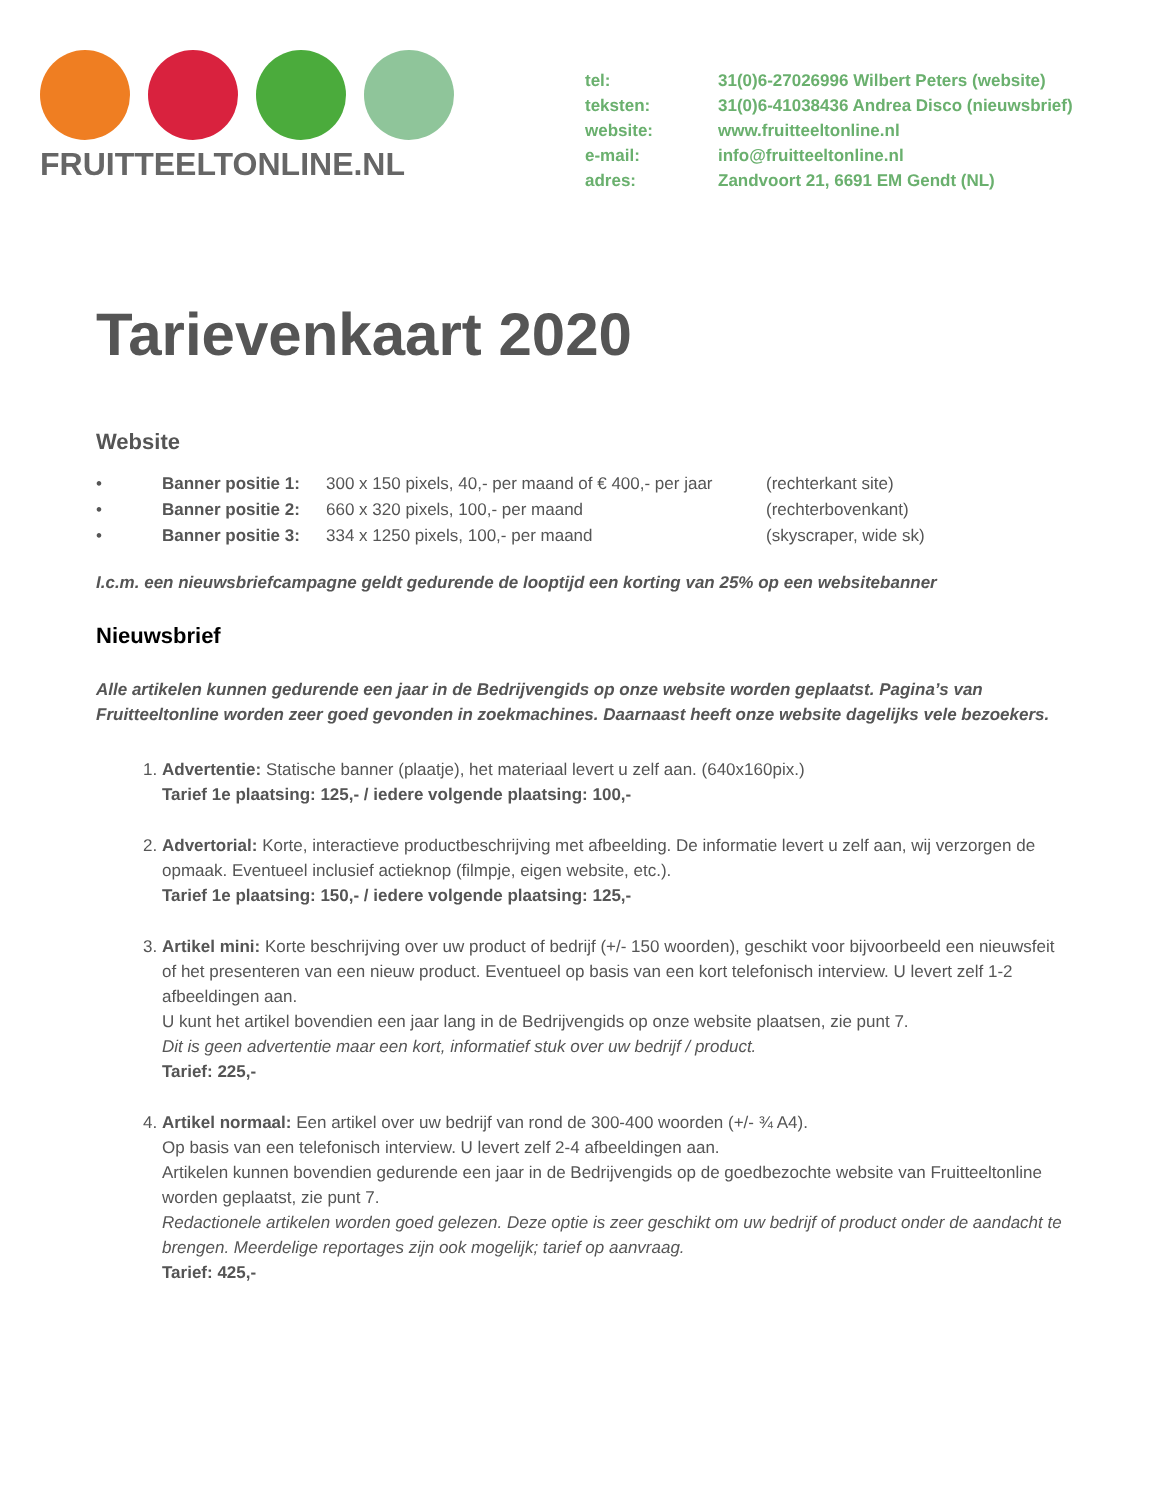FRUITTEELTONLINE.NL
tel: 31(0)6-27026996 Wilbert Peters (website)
teksten: 31(0)6-41038436 Andrea Disco (nieuwsbrief)
website: www.fruitteeltonline.nl
e-mail: info@fruitteeltonline.nl
adres: Zandvoort 21, 6691 EM Gendt (NL)
Tarievenkaart 2020
Website
• Banner positie 1: 300 x 150 pixels, 40,- per maand of € 400,- per jaar (rechterkant site)
• Banner positie 2: 660 x 320 pixels, 100,- per maand (rechterbovenkant)
• Banner positie 3: 334 x 1250 pixels, 100,- per maand (skyscraper, wide sk)
I.c.m. een nieuwsbriefcampagne geldt gedurende de looptijd een korting van 25% op een websitebanner
Nieuwsbrief
Alle artikelen kunnen gedurende een jaar in de Bedrijvengids op onze website worden geplaatst. Pagina’s van Fruitteeltonline worden zeer goed gevonden in zoekmachines. Daarnaast heeft onze website dagelijks vele bezoekers.
1. Advertentie: Statische banner (plaatje), het materiaal levert u zelf aan. (640x160pix.)
Tarief 1e plaatsing: 125,- / iedere volgende plaatsing: 100,-
2. Advertorial: Korte, interactieve productbeschrijving met afbeelding. De informatie levert u zelf aan, wij verzorgen de opmaak. Eventueel inclusief actieknop (filmpje, eigen website, etc.).
Tarief 1e plaatsing: 150,- / iedere volgende plaatsing: 125,-
3. Artikel mini: Korte beschrijving over uw product of bedrijf (+/- 150 woorden), geschikt voor bijvoorbeeld een nieuwsfeit of het presenteren van een nieuw product. Eventueel op basis van een kort telefonisch interview. U levert zelf 1-2 afbeeldingen aan.
U kunt het artikel bovendien een jaar lang in de Bedrijvengids op onze website plaatsen, zie punt 7.
Dit is geen advertentie maar een kort, informatief stuk over uw bedrijf / product.
Tarief: 225,-
4. Artikel normaal: Een artikel over uw bedrijf van rond de 300-400 woorden (+/- ¾ A4).
Op basis van een telefonisch interview. U levert zelf 2-4 afbeeldingen aan.
Artikelen kunnen bovendien gedurende een jaar in de Bedrijvengids op de goedbezochte website van Fruitteeltonline worden geplaatst, zie punt 7.
Redactionele artikelen worden goed gelezen. Deze optie is zeer geschikt om uw bedrijf of product onder de aandacht te brengen. Meerdelige reportages zijn ook mogelijk; tarief op aanvraag.
Tarief: 425,-